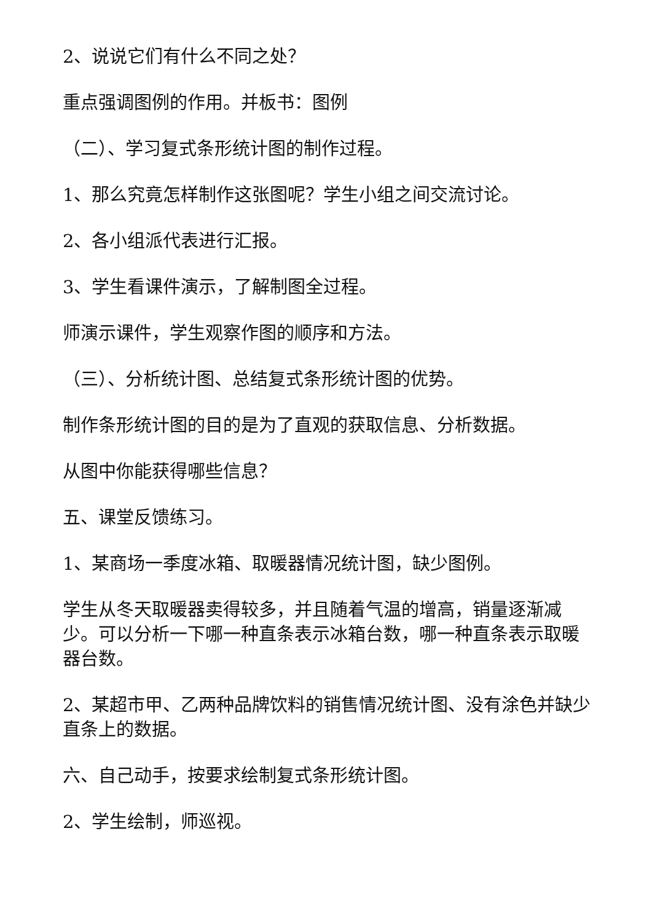2、说说它们有什么不同之处？
重点强调图例的作用。并板书：图例
（二）、学习复式条形统计图的制作过程。
1、那么究竟怎样制作这张图呢？学生小组之间交流讨论。
2、各小组派代表进行汇报。
3、学生看课件演示，了解制图全过程。
师演示课件，学生观察作图的顺序和方法。
（三）、分析统计图、总结复式条形统计图的优势。
制作条形统计图的目的是为了直观的获取信息、分析数据。
从图中你能获得哪些信息？
五、课堂反馈练习。
1、某商场一季度冰箱、取暖器情况统计图，缺少图例。
学生从冬天取暖器卖得较多，并且随着气温的增高，销量逐渐减少。可以分析一下哪一种直条表示冰箱台数，哪一种直条表示取暖器台数。
2、某超市甲、乙两种品牌饮料的销售情况统计图、没有涂色并缺少直条上的数据。
六、自己动手，按要求绘制复式条形统计图。
2、学生绘制，师巡视。